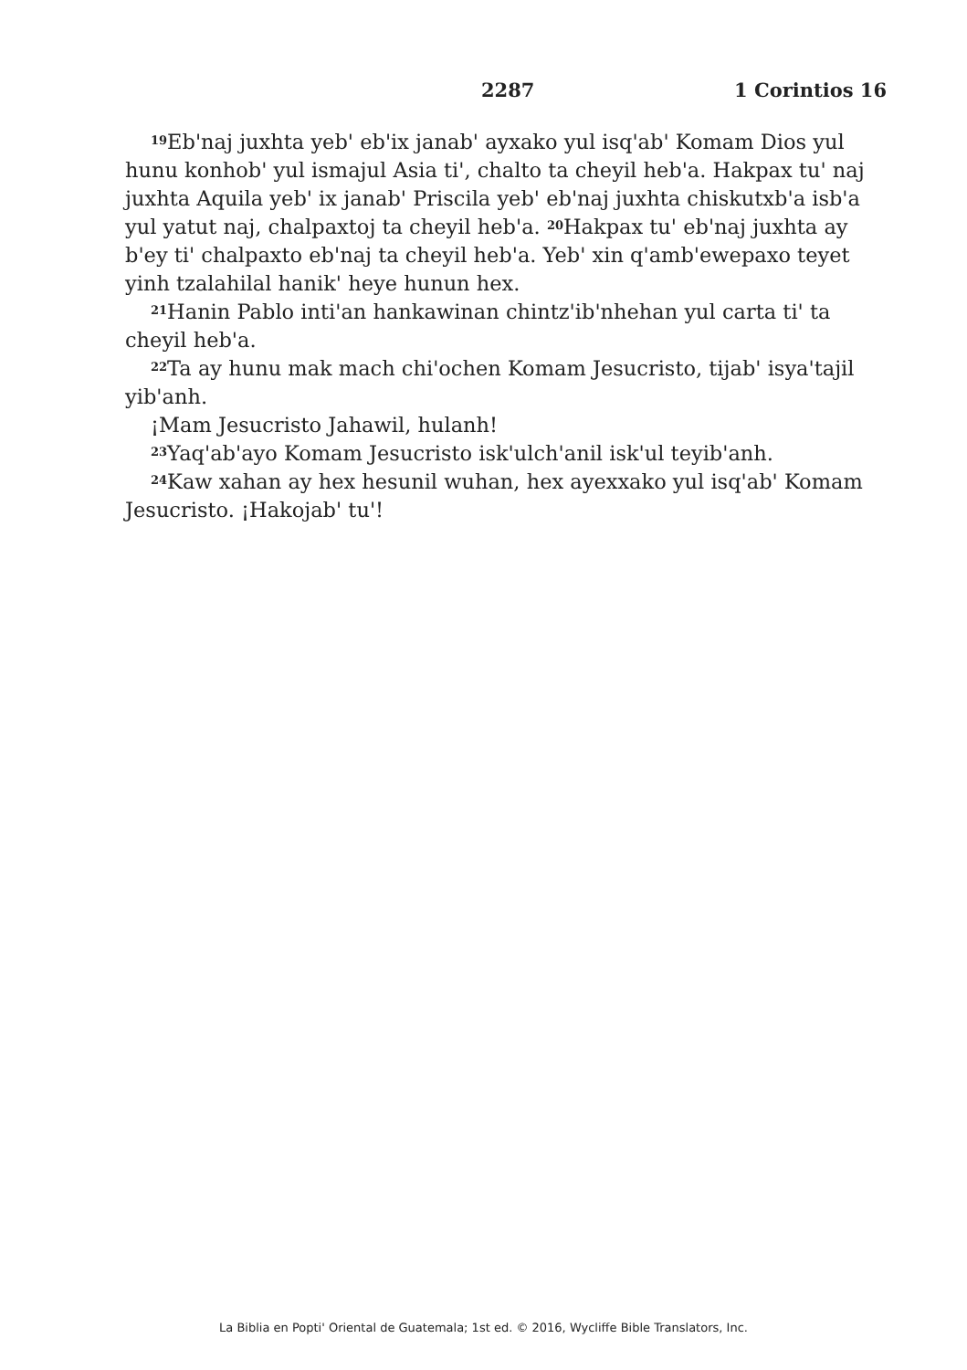2287 1 Corintios 16
<sup>19</sup> Eb'naj juxhta yeb' eb'ix janab' ayxako yul isq'ab' Komam Dios yul hunu konhob' yul ismajul Asia ti', chalto ta cheyil heb'a. Hakpax tu' naj juxhta Aquila yeb' ix janab' Priscila yeb' eb'naj juxhta chiskutxb'a isb'a yul yatut naj, chalpaxtoj ta cheyil heb'a. <sup>20</sup>Hakpax tu' eb'naj juxhta ay b'ey ti' chalpaxto eb'naj ta cheyil heb'a. Yeb' xin q'amb'ewepaxo teyet yinh tzalahilal hanik' heye hunun hex.
<sup>21</sup> Hanin Pablo inti'an hankawinan chintz'ib'nhehan yul carta ti' ta cheyil heb'a.
<sup>22</sup> Ta ay hunu mak mach chi'ochen Komam Jesucristo, tijab' isya'tajil yib'anh.
¡Mam Jesucristo Jahawil, hulanh!
<sup>23</sup> Yaq'ab'ayo Komam Jesucristo isk'ulch'anil isk'ul teyib'anh.
<sup>24</sup> Kaw xahan ay hex hesunil wuhan, hex ayexxako yul isq'ab' Komam Jesucristo. ¡Hakojab' tu'!
La Biblia en Popti' Oriental de Guatemala; 1st ed. © 2016, Wycliffe Bible Translators, Inc.